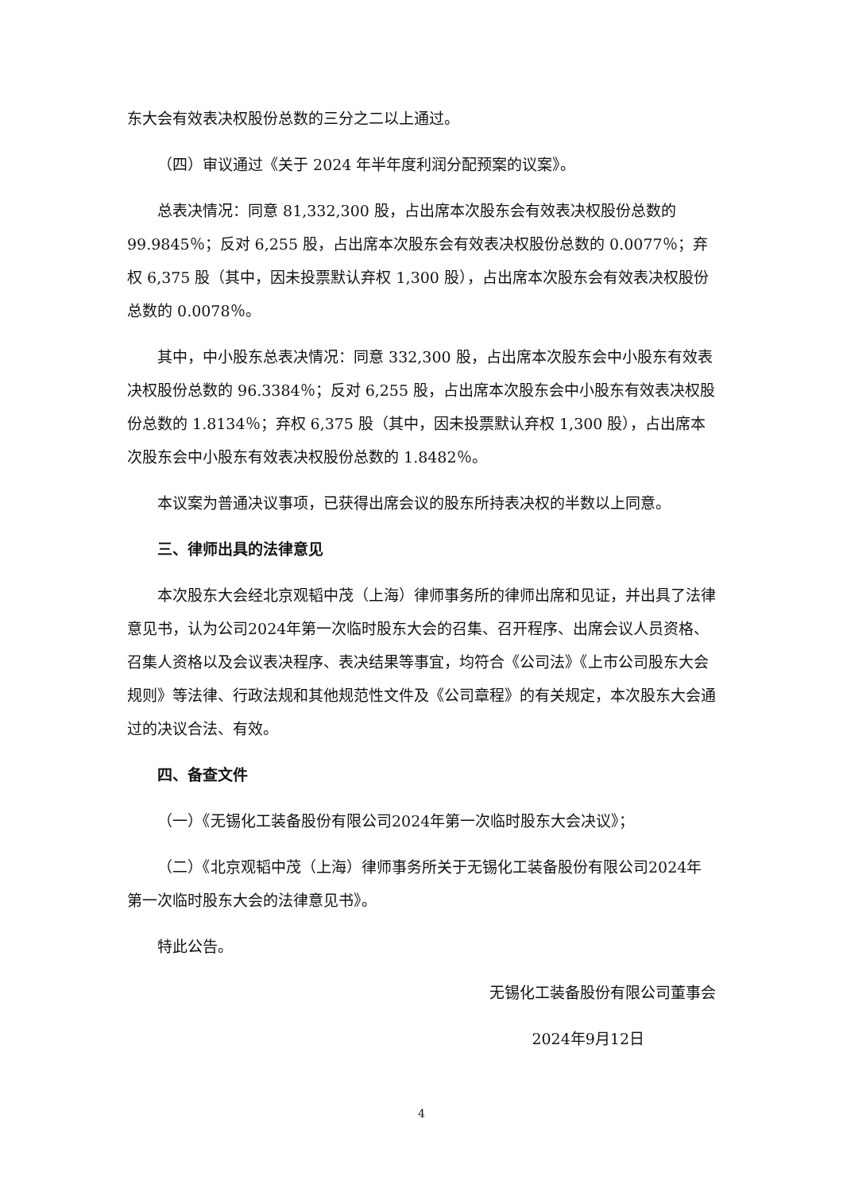东大会有效表决权股份总数的三分之二以上通过。
（四）审议通过《关于 2024 年半年度利润分配预案的议案》。
总表决情况：同意 81,332,300 股，占出席本次股东会有效表决权股份总数的 99.9845％；反对 6,255 股，占出席本次股东会有效表决权股份总数的 0.0077％；弃权 6,375 股（其中，因未投票默认弃权 1,300 股），占出席本次股东会有效表决权股份总数的 0.0078％。
其中，中小股东总表决情况：同意 332,300 股，占出席本次股东会中小股东有效表决权股份总数的 96.3384％；反对 6,255 股，占出席本次股东会中小股东有效表决权股份总数的 1.8134％；弃权 6,375 股（其中，因未投票默认弃权 1,300 股），占出席本次股东会中小股东有效表决权股份总数的 1.8482％。
本议案为普通决议事项，已获得出席会议的股东所持表决权的半数以上同意。
三、律师出具的法律意见
本次股东大会经北京观韬中茂（上海）律师事务所的律师出席和见证，并出具了法律意见书，认为公司2024年第一次临时股东大会的召集、召开程序、出席会议人员资格、召集人资格以及会议表决程序、表决结果等事宜，均符合《公司法》《上市公司股东大会规则》等法律、行政法规和其他规范性文件及《公司章程》的有关规定，本次股东大会通过的决议合法、有效。
四、备查文件
（一）《无锡化工装备股份有限公司2024年第一次临时股东大会决议》；
（二）《北京观韬中茂（上海）律师事务所关于无锡化工装备股份有限公司2024年第一次临时股东大会的法律意见书》。
特此公告。
无锡化工装备股份有限公司董事会
2024年9月12日
4